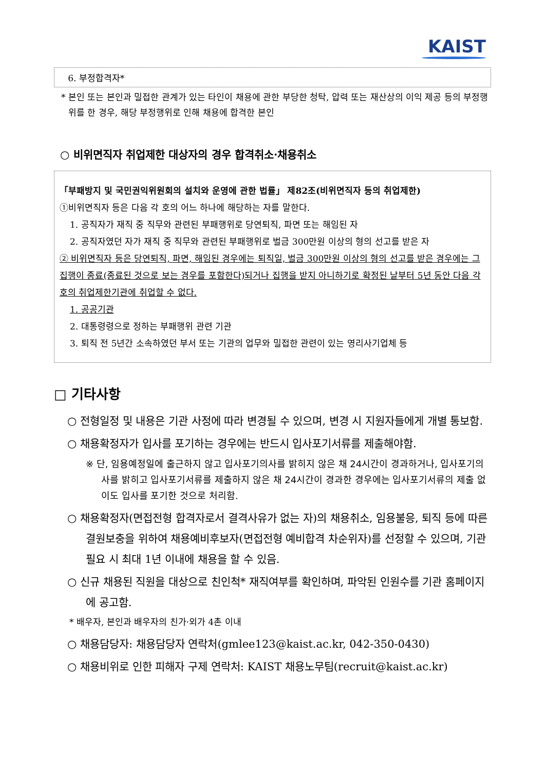KAIST
6. 부정합격자*
* 본인 또는 본인과 밀접한 관계가 있는 타인이 채용에 관한 부당한 청탁, 압력 또는 재산상의 이익 제공 등의 부정행위를 한 경우, 해당 부정행위로 인해 채용에 합격한 본인
○ 비위면직자 취업제한 대상자의 경우 합격취소·채용취소
「부패방지 및 국민권익위원회의 설치와 운영에 관한 법률」 제82조(비위면직자 등의 취업제한)
①비위면직자 등은 다음 각 호의 어느 하나에 해당하는 자를 말한다.
1. 공직자가 재직 중 직무와 관련된 부패행위로 당연퇴직, 파면 또는 해임된 자
2. 공직자였던 자가 재직 중 직무와 관련된 부패행위로 벌금 300만원 이상의 형의 선고를 받은 자
② 비위면직자 등은 당연퇴직, 파면, 해임된 경우에는 퇴직일, 벌금 300만원 이상의 형의 선고를 받은 경우에는 그 집행이 종료(종료된 것으로 보는 경우를 포함한다)되거나 집행을 받지 아니하기로 확정된 날부터 5년 동안 다음 각 호의 취업제한기관에 취업할 수 없다.
1. 공공기관
2. 대통령령으로 정하는 부패행위 관련 기관
3. 퇴직 전 5년간 소속하였던 부서 또는 기관의 업무와 밀접한 관련이 있는 영리사기업체 등
□ 기타사항
○ 전형일정 및 내용은 기관 사정에 따라 변경될 수 있으며, 변경 시 지원자들에게 개별 통보함.
○ 채용확정자가 입사를 포기하는 경우에는 반드시 입사포기서류를 제출해야함.
※ 단, 임용예정일에 출근하지 않고 입사포기의사를 밝히지 않은 채 24시간이 경과하거나, 입사포기의사를 밝히고 입사포기서류를 제출하지 않은 채 24시간이 경과한 경우에는 입사포기서류의 제출 없이도 입사를 포기한 것으로 처리함.
○ 채용확정자(면접전형 합격자로서 결격사유가 없는 자)의 채용취소, 임용불응, 퇴직 등에 따른 결원보충을 위하여 채용예비후보자(면접전형 예비합격 차순위자)를 선정할 수 있으며, 기관 필요 시 최대 1년 이내에 채용을 할 수 있음.
○ 신규 채용된 직원을 대상으로 친인척* 재직여부를 확인하며, 파악된 인원수를 기관 홈페이지에 공고함.
* 배우자, 본인과 배우자의 친가·외가 4촌 이내
○ 채용담당자: 채용담당자 연락처(gmlee123@kaist.ac.kr, 042-350-0430)
○ 채용비위로 인한 피해자 구제 연락처: KAIST 채용노무팀(recruit@kaist.ac.kr)